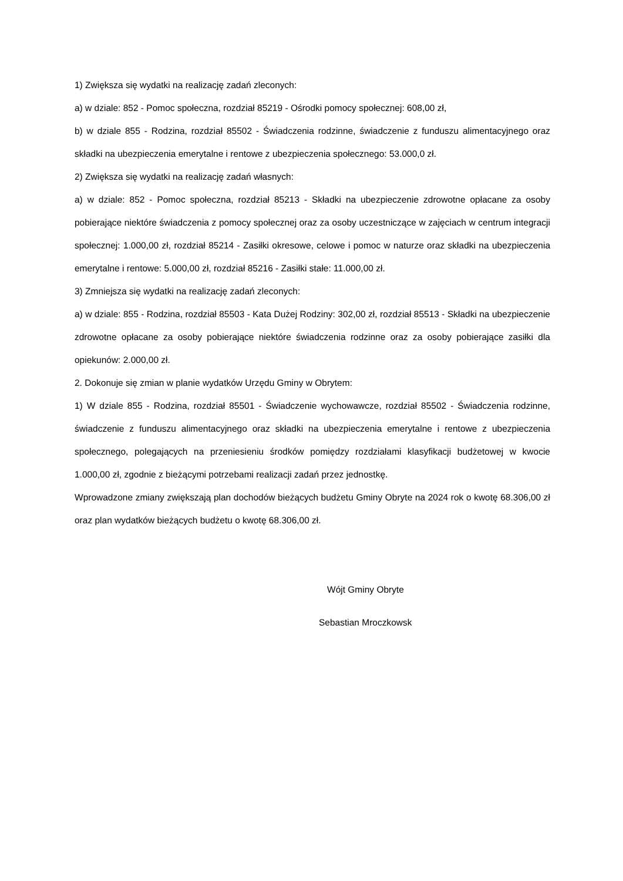1) Zwiększa się wydatki na realizację zadań zleconych:
a) w dziale: 852 - Pomoc społeczna, rozdział 85219 - Ośrodki pomocy społecznej: 608,00 zł,
b) w dziale 855 - Rodzina, rozdział 85502 - Świadczenia rodzinne, świadczenie z funduszu alimentacyjnego oraz składki na ubezpieczenia emerytalne i rentowe z ubezpieczenia społecznego: 53.000,0 zł.
2) Zwiększa się wydatki na realizację zadań własnych:
a) w dziale: 852 - Pomoc społeczna, rozdział 85213 - Składki na ubezpieczenie zdrowotne opłacane za osoby pobierające niektóre świadczenia z pomocy społecznej oraz za osoby uczestniczące w zajęciach w centrum integracji społecznej: 1.000,00 zł, rozdział 85214 - Zasiłki okresowe, celowe i pomoc w naturze oraz składki na ubezpieczenia emerytalne i rentowe: 5.000,00 zł, rozdział 85216 - Zasiłki stałe: 11.000,00 zł.
3) Zmniejsza się wydatki na realizację zadań zleconych:
a) w dziale: 855 - Rodzina, rozdział 85503 - Kata Dużej Rodziny: 302,00 zł, rozdział 85513 - Składki na ubezpieczenie zdrowotne opłacane za osoby pobierające niektóre świadczenia rodzinne oraz za osoby pobierające zasiłki dla opiekunów: 2.000,00 zł.
2. Dokonuje się zmian w planie wydatków Urzędu Gminy w Obrytem:
1) W dziale 855 - Rodzina, rozdział 85501 - Świadczenie wychowawcze, rozdział 85502 - Świadczenia rodzinne, świadczenie z funduszu alimentacyjnego oraz składki na ubezpieczenia emerytalne i rentowe z ubezpieczenia społecznego, polegających na przeniesieniu środków pomiędzy rozdziałami klasyfikacji budżetowej w kwocie 1.000,00 zł, zgodnie z bieżącymi potrzebami realizacji zadań przez jednostkę.
Wprowadzone zmiany zwiększają plan dochodów bieżących budżetu Gminy Obryte na 2024 rok o kwotę 68.306,00 zł oraz plan wydatków bieżących budżetu o kwotę 68.306,00 zł.
Wójt Gminy Obryte
Sebastian Mroczkowsk